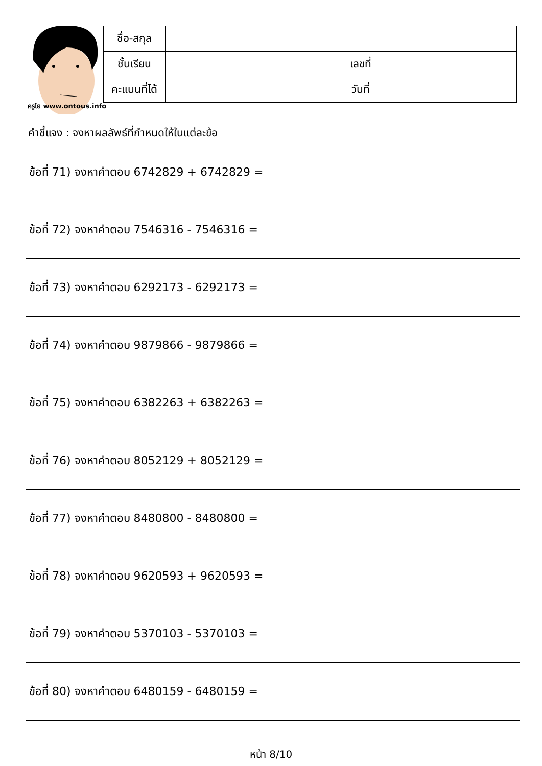ครูโย www.ontous.info
| ชื่อ-สกุล | | | |
| ชั้นเรียน | | เลขที่ | |
| คะแนนที่ได้ | | วันที่ | |
คำชี้แจง : จงหาผลลัพธ์ที่กำหนดให้ในแต่ละข้อ
| ข้อที่ 71) จงหาคำตอบ 6742829 + 6742829 = |
| ข้อที่ 72) จงหาคำตอบ 7546316 - 7546316 = |
| ข้อที่ 73) จงหาคำตอบ 6292173 - 6292173 = |
| ข้อที่ 74) จงหาคำตอบ 9879866 - 9879866 = |
| ข้อที่ 75) จงหาคำตอบ 6382263 + 6382263 = |
| ข้อที่ 76) จงหาคำตอบ 8052129 + 8052129 = |
| ข้อที่ 77) จงหาคำตอบ 8480800 - 8480800 = |
| ข้อที่ 78) จงหาคำตอบ 9620593 + 9620593 = |
| ข้อที่ 79) จงหาคำตอบ 5370103 - 5370103 = |
| ข้อที่ 80) จงหาคำตอบ 6480159 - 6480159 = |
หน้า 8/10